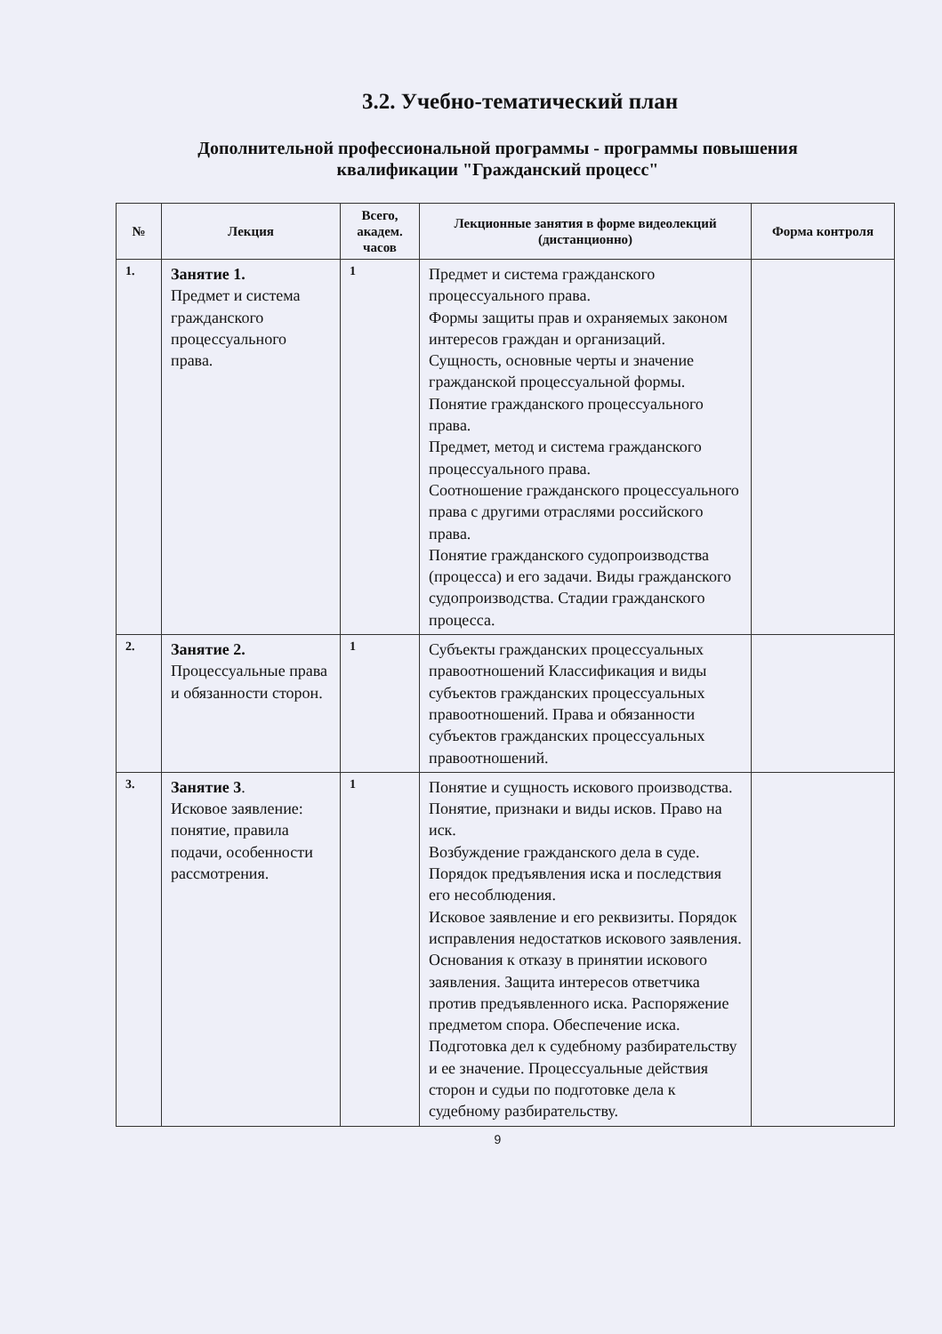3.2. Учебно-тематический план
Дополнительной профессиональной программы - программы повышения
квалификации "Гражданский процесс"
| № | Лекция | Всего, академ. часов | Лекционные занятия в форме видеолекций (дистанционно) | Форма контроля |
| --- | --- | --- | --- | --- |
| 1. | Занятие 1. Предмет и система гражданского процессуального права. | 1 | Предмет и система гражданского процессуального права. Формы защиты прав и охраняемых законом интересов граждан и организаций. Сущность, основные черты и значение гражданской процессуальной формы. Понятие гражданского процессуального права. Предмет, метод и система гражданского процессуального права. Соотношение гражданского процессуального права с другими отраслями российского права. Понятие гражданского судопроизводства (процесса) и его задачи. Виды гражданского судопроизводства. Стадии гражданского процесса. | |
| 2. | Занятие 2. Процессуальные права и обязанности сторон. | 1 | Субъекты гражданских процессуальных правоотношений Классификация и виды субъектов гражданских процессуальных правоотношений. Права и обязанности субъектов гражданских процессуальных правоотношений. | |
| 3. | Занятие 3 . Исковое заявление: понятие, правила подачи, особенности рассмотрения. | 1 | Понятие и сущность искового производства. Понятие, признаки и виды исков. Право на иск. Возбуждение гражданского дела в суде. Порядок предъявления иска и последствия его несоблюдения. Исковое заявление и его реквизиты. Порядок исправления недостатков искового заявления. Основания к отказу в принятии искового заявления. Защита интересов ответчика против предъявленного иска. Распоряжение предметом спора. Обеспечение иска. Подготовка дел к судебному разбирательству и ее значение. Процессуальные действия сторон и судьи по подготовке дела к судебному разбирательству. | |
9